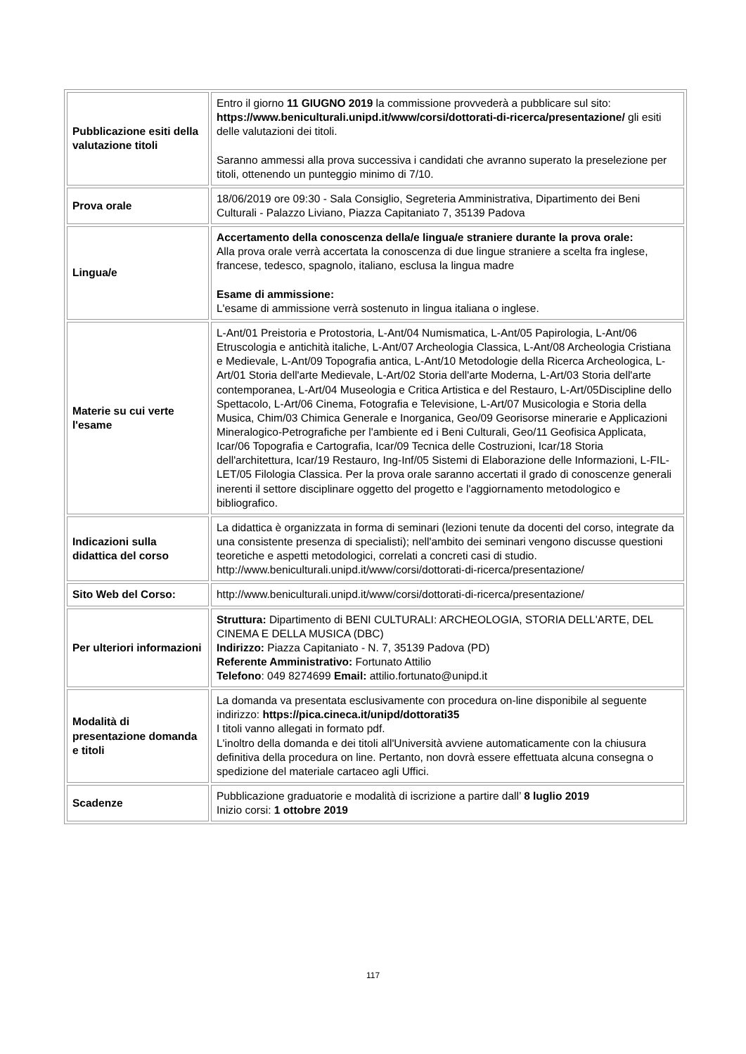| Pubblicazione esiti della valutazione titoli | Entro il giorno 11 GIUGNO 2019 la commissione provvederà a pubblicare sul sito: https://www.beniculturali.unipd.it/www/corsi/dottorati-di-ricerca/presentazione/ gli esiti delle valutazioni dei titoli. Saranno ammessi alla prova successiva i candidati che avranno superato la preselezione per titoli, ottenendo un punteggio minimo di 7/10. |
| Prova orale | 18/06/2019 ore 09:30 - Sala Consiglio, Segreteria Amministrativa, Dipartimento dei Beni Culturali - Palazzo Liviano, Piazza Capitaniato 7, 35139 Padova |
| Lingua/e | Accertamento della conoscenza della/e lingua/e straniere durante la prova orale: Alla prova orale verrà accertata la conoscenza di due lingue straniere a scelta fra inglese, francese, tedesco, spagnolo, italiano, esclusa la lingua madre Esame di ammissione: L'esame di ammissione verrà sostenuto in lingua italiana o inglese. |
| Materie su cui verte l'esame | L-Ant/01 Preistoria e Protostoria, L-Ant/04 Numismatica, L-Ant/05 Papirologia, L-Ant/06 Etruscologia e antichità italiche, L-Ant/07 Archeologia Classica, L-Ant/08 Archeologia Cristiana e Medievale, L-Ant/09 Topografia antica, L-Ant/10 Metodologie della Ricerca Archeologica, L-Art/01 Storia dell'arte Medievale, L-Art/02 Storia dell'arte Moderna, L-Art/03 Storia dell'arte contemporanea, L-Art/04 Museologia e Critica Artistica e del Restauro, L-Art/05Discipline dello Spettacolo, L-Art/06 Cinema, Fotografia e Televisione, L-Art/07 Musicologia e Storia della Musica, Chim/03 Chimica Generale e Inorganica, Geo/09 Georisorse minerarie e Applicazioni Mineralogico-Petrografiche per l'ambiente ed i Beni Culturali, Geo/11 Geofisica Applicata, Icar/06 Topografia e Cartografia, Icar/09 Tecnica delle Costruzioni, Icar/18 Storia dell'architettura, Icar/19 Restauro, Ing-Inf/05 Sistemi di Elaborazione delle Informazioni, L-FIL-LET/05 Filologia Classica. Per la prova orale saranno accertati il grado di conoscenze generali inerenti il settore disciplinare oggetto del progetto e l'aggiornamento metodologico e bibliografico. |
| Indicazioni sulla didattica del corso | La didattica è organizzata in forma di seminari (lezioni tenute da docenti del corso, integrate da una consistente presenza di specialisti); nell'ambito dei seminari vengono discusse questioni teoretiche e aspetti metodologici, correlati a concreti casi di studio. http://www.beniculturali.unipd.it/www/corsi/dottorati-di-ricerca/presentazione/ |
| Sito Web del Corso: | http://www.beniculturali.unipd.it/www/corsi/dottorati-di-ricerca/presentazione/ |
| Per ulteriori informazioni | Struttura: Dipartimento di BENI CULTURALI: ARCHEOLOGIA, STORIA DELL'ARTE, DEL CINEMA E DELLA MUSICA (DBC) Indirizzo: Piazza Capitaniato - N. 7, 35139 Padova (PD) Referente Amministrativo: Fortunato Attilio Telefono : 049 8274699 Email: attilio.fortunato@unipd.it |
| Modalità di presentazione domanda e titoli | La domanda va presentata esclusivamente con procedura on-line disponibile al seguente indirizzo: https://pica.cineca.it/unipd/dottorati35 I titoli vanno allegati in formato pdf. L'inoltro della domanda e dei titoli all'Università avviene automaticamente con la chiusura definitiva della procedura on line. Pertanto, non dovrà essere effettuata alcuna consegna o spedizione del materiale cartaceo agli Uffici. |
| Scadenze | Pubblicazione graduatorie e modalità di iscrizione a partire dall’ 8 luglio 2019 Inizio corsi: 1 ottobre 2019 |
117